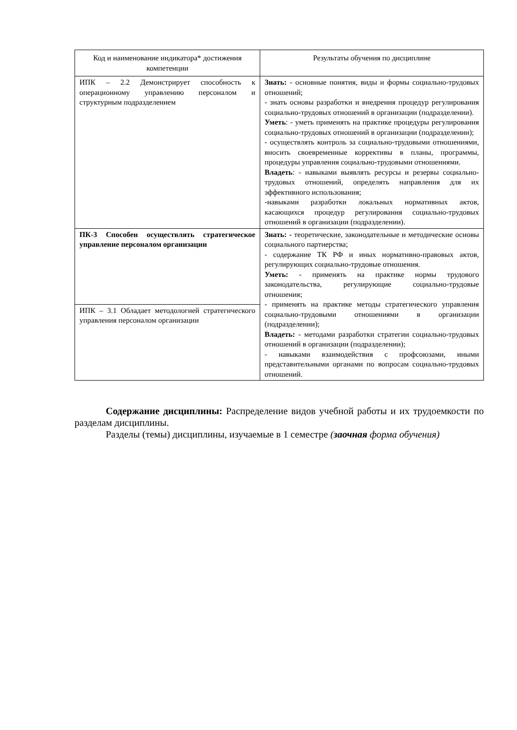| Код и наименование индикатора* достижения компетенции | Результаты обучения по дисциплине |
| --- | --- |
| ИПК – 2.2 Демонстрирует способность к операционному управлению персоналом и структурным подразделением | Знать: - основные понятия, виды и формы социально-трудовых отношений; - знать основы разработки и внедрения процедур регулирования социально-трудовых отношений в организации (подразделении). Уметь : - уметь применять на практике процедуры регулирования социально-трудовых отношений в организации (подразделении); - осуществлять контроль за социально-трудовыми отношениями, вносить своевременные коррективы в планы, программы, процедуры управления социально-трудовыми отношениями. Владеть : - навыками выявлять ресурсы и резервы социально-трудовых отношений, определять направления для их эффективного использования; -навыками разработки локальных нормативных актов, касающихся процедур регулирования социально-трудовых отношений в организации (подразделении). |
| ПК-3 Способен осуществлять стратегическое управление персоналом организации | Знать: - теоретические, законодательные и методические основы социального партнерства; - содержание ТК РФ и иных нормативно-правовых актов, регулирующих социально-трудовые отношения. Уметь: - применять на практике нормы трудового законодательства, регулирующие социально-трудовые отношения; - применять на практике методы стратегического управления социально-трудовыми отношениями в организации (подразделении); Владеть: - методами разработки стратегии социально-трудовых отношений в организации (подразделении); - навыками взаимодействия с профсоюзами, иными представительными органами по вопросам социально-трудовых отношений. |
| ИПК – 3.1 Обладает методологией стратегического управления персоналом организации | |
Содержание дисциплины: Распределение видов учебной работы и их трудоемкости по разделам дисциплины.
Разделы (темы) дисциплины, изучаемые в 1 семестре (заочная форма обучения)